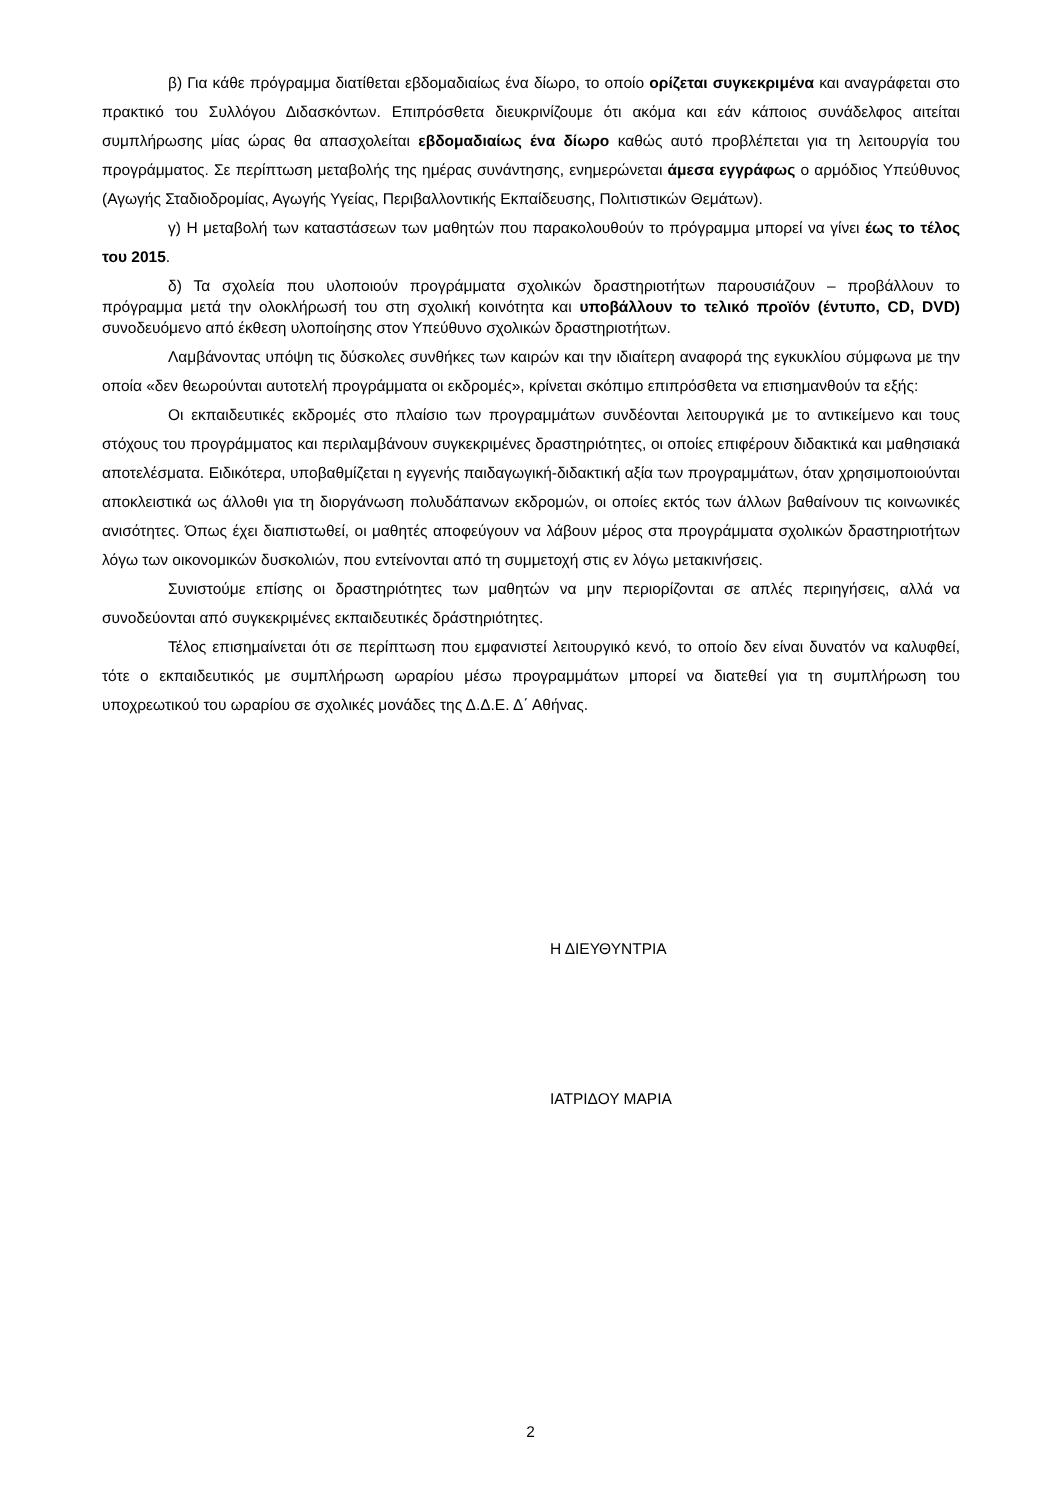β) Για κάθε πρόγραμμα διατίθεται εβδομαδιαίως ένα δίωρο, το οποίο ορίζεται συγκεκριμένα και αναγράφεται στο πρακτικό του Συλλόγου Διδασκόντων. Επιπρόσθετα διευκρινίζουμε ότι ακόμα και εάν κάποιος συνάδελφος αιτείται συμπλήρωσης μίας ώρας θα απασχολείται εβδομαδιαίως ένα δίωρο καθώς αυτό προβλέπεται για τη λειτουργία του προγράμματος. Σε περίπτωση μεταβολής της ημέρας συνάντησης, ενημερώνεται άμεσα εγγράφως ο αρμόδιος Υπεύθυνος (Αγωγής Σταδιοδρομίας, Αγωγής Υγείας, Περιβαλλοντικής Εκπαίδευσης, Πολιτιστικών Θεμάτων).
γ) Η μεταβολή των καταστάσεων των μαθητών που παρακολουθούν το πρόγραμμα μπορεί να γίνει έως το τέλος του 2015.
δ) Τα σχολεία που υλοποιούν προγράμματα σχολικών δραστηριοτήτων παρουσιάζουν – προβάλλουν το πρόγραμμα μετά την ολοκλήρωσή του στη σχολική κοινότητα και υποβάλλουν το τελικό προϊόν (έντυπο, CD, DVD) συνοδευόμενο από έκθεση υλοποίησης στον Υπεύθυνο σχολικών δραστηριοτήτων.
Λαμβάνοντας υπόψη τις δύσκολες συνθήκες των καιρών και την ιδιαίτερη αναφορά της εγκυκλίου σύμφωνα με την οποία «δεν θεωρούνται αυτοτελή προγράμματα οι εκδρομές», κρίνεται σκόπιμο επιπρόσθετα να επισημανθούν τα εξής:
Οι εκπαιδευτικές εκδρομές στο πλαίσιο των προγραμμάτων συνδέονται λειτουργικά με το αντικείμενο και τους στόχους του προγράμματος και περιλαμβάνουν συγκεκριμένες δραστηριότητες, οι οποίες επιφέρουν διδακτικά και μαθησιακά αποτελέσματα. Ειδικότερα, υποβαθμίζεται η εγγενής παιδαγωγική-διδακτική αξία των προγραμμάτων, όταν χρησιμοποιούνται αποκλειστικά ως άλλοθι για τη διοργάνωση πολυδάπανων εκδρομών, οι οποίες εκτός των άλλων βαθαίνουν τις κοινωνικές ανισότητες. Όπως έχει διαπιστωθεί, οι μαθητές αποφεύγουν να λάβουν μέρος στα προγράμματα σχολικών δραστηριοτήτων λόγω των οικονομικών δυσκολιών, που εντείνονται από τη συμμετοχή στις εν λόγω μετακινήσεις.
Συνιστούμε επίσης οι δραστηριότητες των μαθητών να μην περιορίζονται σε απλές περιηγήσεις, αλλά να συνοδεύονται από συγκεκριμένες εκπαιδευτικές δράστηριότητες.
Τέλος επισημαίνεται ότι σε περίπτωση που εμφανιστεί λειτουργικό κενό, το οποίο δεν είναι δυνατόν να καλυφθεί, τότε ο εκπαιδευτικός με συμπλήρωση ωραρίου μέσω προγραμμάτων μπορεί να διατεθεί για τη συμπλήρωση του υποχρεωτικού του ωραρίου σε σχολικές μονάδες της Δ.Δ.Ε. Δ΄ Αθήνας.
Η ΔΙΕΥΘΥΝΤΡΙΑ
ΙΑΤΡΙΔΟΥ ΜΑΡΙΑ
2